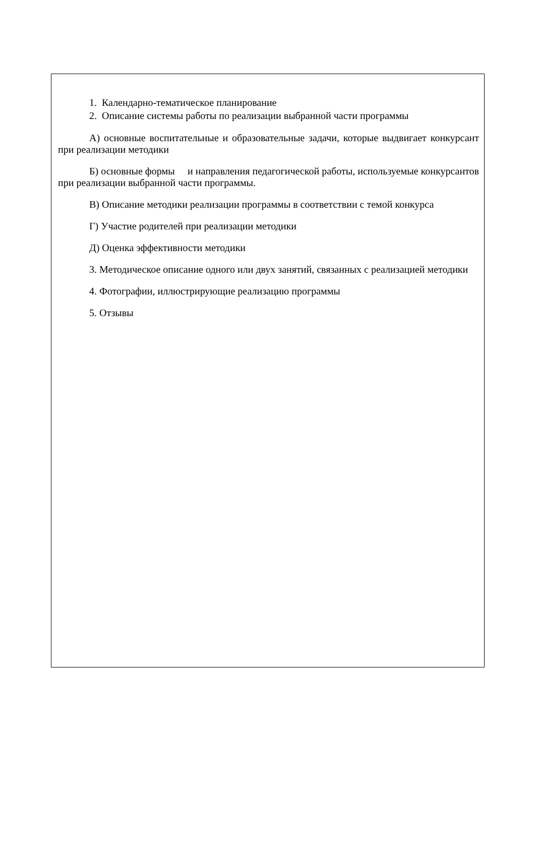1. Календарно-тематическое планирование
2. Описание системы работы по реализации выбранной части программы
А) основные воспитательные и образовательные задачи, которые выдвигает конкурсант при реализации методики
Б) основные формы и направления педагогической работы, используемые конкурсантов при реализации выбранной части программы.
В) Описание методики реализации программы в соответствии с темой конкурса
Г) Участие родителей при реализации методики
Д) Оценка эффективности методики
3. Методическое описание одного или двух занятий, связанных с реализацией методики
4. Фотографии, иллюстрирующие реализацию программы
5. Отзывы